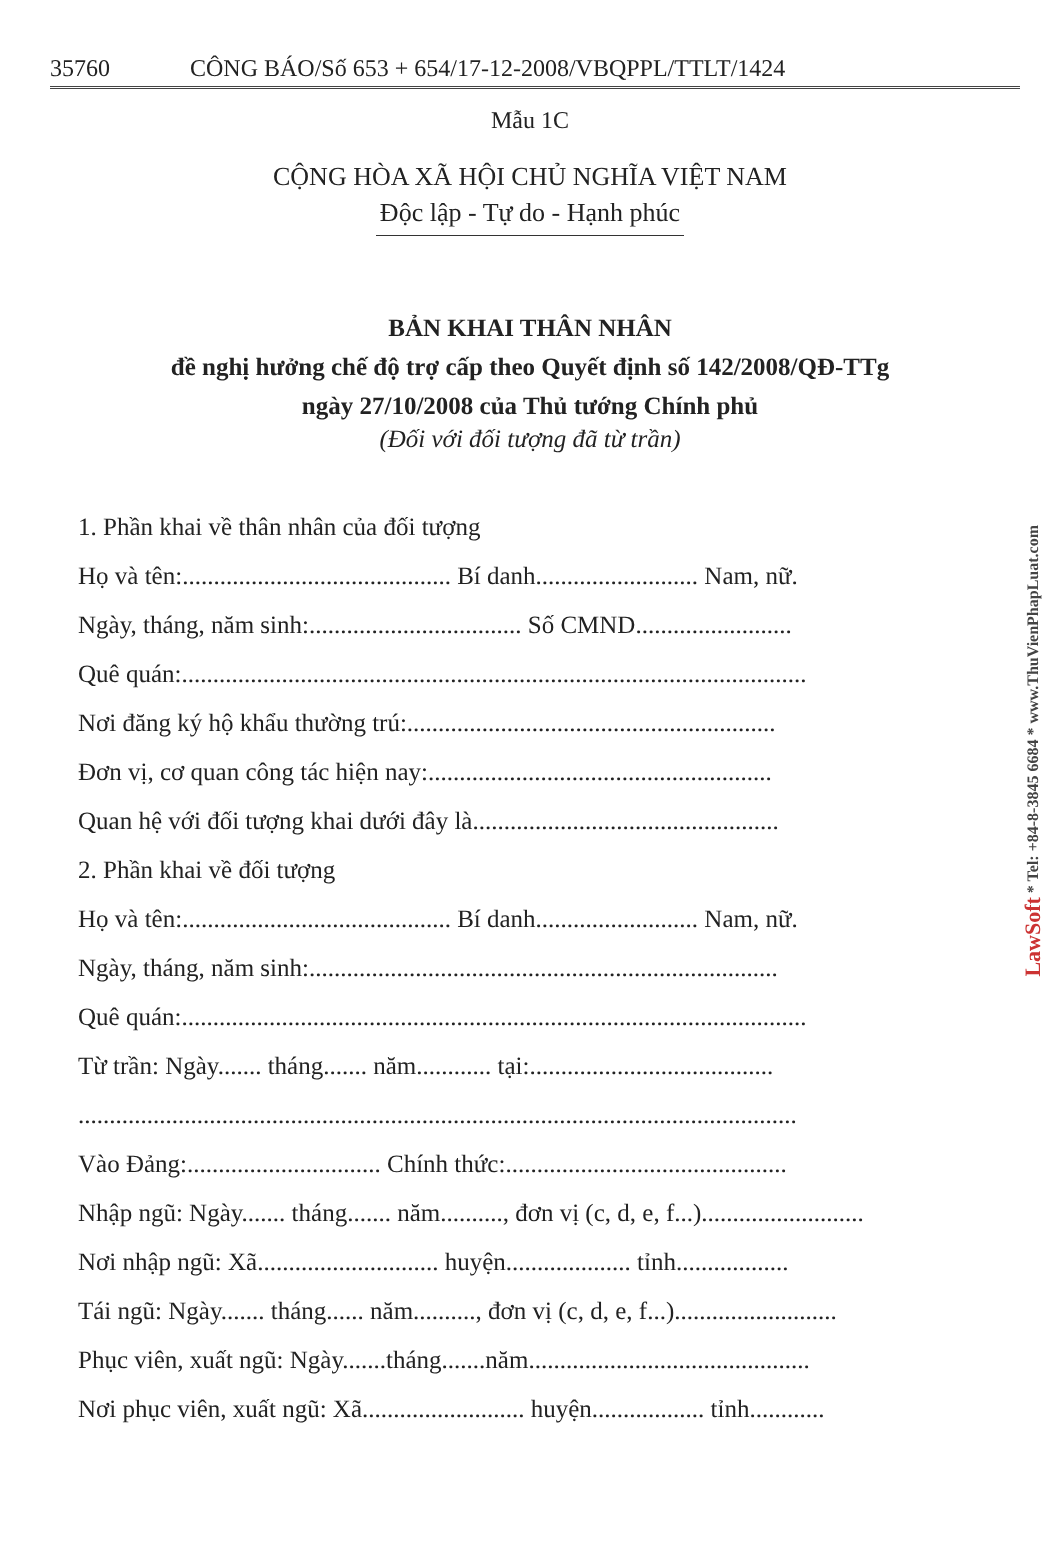35760 CÔNG BÁO/Số 653 + 654/17-12-2008/VBQPPL/TTLT/1424
Mẫu 1C
CỘNG HÒA XÃ HỘI CHỦ NGHĨA VIỆT NAM
Độc lập - Tự do - Hạnh phúc
BẢN KHAI THÂN NHÂN
đề nghị hưởng chế độ trợ cấp theo Quyết định số 142/2008/QĐ-TTg
ngày 27/10/2008 của Thủ tướng Chính phủ
(Đối với đối tượng đã từ trần)
1. Phần khai về thân nhân của đối tượng
Họ và tên:........................................... Bí danh.......................... Nam, nữ.
Ngày, tháng, năm sinh:.................................. Số CMND.........................
Quê quán:....................................................................................................
Nơi đăng ký hộ khẩu thường trú:...........................................................
Đơn vị, cơ quan công tác hiện nay:.......................................................
Quan hệ với đối tượng khai dưới đây là.................................................
2. Phần khai về đối tượng
Họ và tên:........................................... Bí danh.......................... Nam, nữ.
Ngày, tháng, năm sinh:...........................................................................
Quê quán:....................................................................................................
Từ trần: Ngày....... tháng....... năm............ tại:.......................................
...................................................................................................................
Vào Đảng:............................... Chính thức:.............................................
Nhập ngũ: Ngày....... tháng....... năm.........., đơn vị (c, d, e, f...)..........................
Nơi nhập ngũ: Xã............................. huyện.................... tỉnh..................
Tái ngũ: Ngày....... tháng...... năm.........., đơn vị (c, d, e, f...)..........................
Phục viên, xuất ngũ: Ngày.......tháng.......năm.............................................
Nơi phục viên, xuất ngũ: Xã.......................... huyện.................. tỉnh............
LawSoft * Tel: +84-8-3845 6684 * www.ThuVienPhapLuat.com